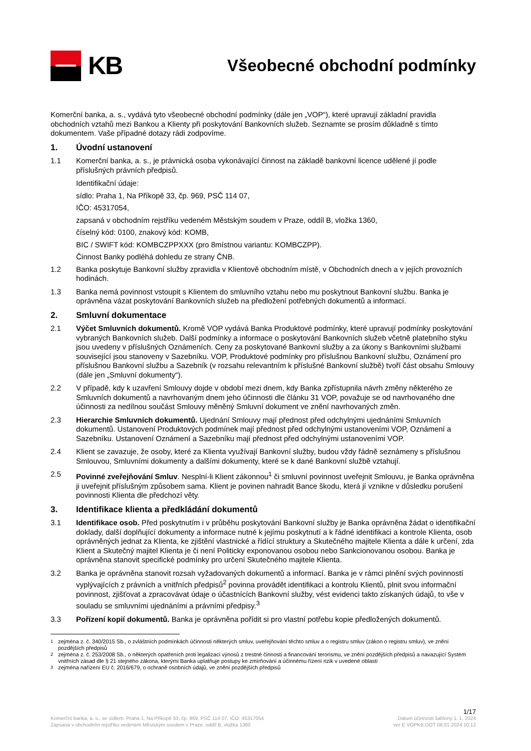KB
Všeobecné obchodní podmínky
Komerční banka, a. s., vydává tyto všeobecné obchodní podmínky (dále jen „VOP“), které upravují základní pravidla obchodních vztahů mezi Bankou a Klienty při poskytování Bankovních služeb. Seznamte se prosím důkladně s tímto dokumentem. Vaše případné dotazy rádi zodpovíme.
1. Úvodní ustanovení
1.1 Komerční banka, a. s., je právnická osoba vykonávající činnost na základě bankovní licence udělené jí podle příslušných právních předpisů.
Identifikační údaje:
sídlo: Praha 1, Na Příkopě 33, čp. 969, PSČ 114 07,
IČO: 45317054,
zapsaná v obchodním rejstříku vedeném Městským soudem v Praze, oddíl B, vložka 1360,
číselný kód: 0100, znakový kód: KOMB,
BIC / SWIFT kód: KOMBCZPPXXX (pro 8místnou variantu: KOMBCZPP).
Činnost Banky podléhá dohledu ze strany ČNB.
1.2 Banka poskytuje Bankovní služby zpravidla v Klientově obchodním místě, v Obchodních dnech a v jejích provozních hodinách.
1.3 Banka nemá povinnost vstoupit s Klientem do smluvního vztahu nebo mu poskytnout Bankovní službu. Banka je oprávněna vázat poskytování Bankovních služeb na předložení potřebných dokumentů a informací.
2. Smluvní dokumentace
2.1 Výčet Smluvních dokumentů. Kromě VOP vydává Banka Produktové podmínky, které upravují podmínky poskytování vybraných Bankovních služeb. Další podmínky a informace o poskytování Bankovních služeb včetně platebního styku jsou uvedeny v příslušných Oznámeních. Ceny za poskytované Bankovní služby a za úkony s Bankovními službami související jsou stanoveny v Sazebníku. VOP, Produktové podmínky pro příslušnou Bankovní službu, Oznámení pro příslušnou Bankovní službu a Sazebník (v rozsahu relevantním k příslušné Bankovní službě) tvoří část obsahu Smlouvy (dále jen „Smluvní dokumenty“).
2.2 V případě, kdy k uzavření Smlouvy dojde v období mezi dnem, kdy Banka zpřístupnila návrh změny některého ze Smluvních dokumentů a navrhovaným dnem jeho účinnosti dle článku 31 VOP, považuje se od navrhovaného dne účinnosti za nedílnou součást Smlouvy měněný Smluvní dokument ve znění navrhovaných změn.
2.3 Hierarchie Smluvních dokumentů. Ujednání Smlouvy mají přednost před odchylnými ujednáními Smluvních dokumentů. Ustanovení Produktových podmínek mají přednost před odchylnými ustanoveními VOP, Oznámení a Sazebníku. Ustanovení Oznámení a Sazebníku mají přednost před odchylnými ustanoveními VOP.
2.4 Klient se zavazuje, že osoby, které za Klienta využívají Bankovní služby, budou vždy řádně seznámeny s příslušnou Smlouvou, Smluvními dokumenty a dalšími dokumenty, které se k dané Bankovní službě vztahují.
2.5 Povinné zveřejňování Smluv. Nesplní-li Klient zákonnou<sup>1</sup> či smluvní povinnost uveřejnit Smlouvu, je Banka oprávněna ji uveřejnit příslušným způsobem sama. Klient je povinen nahradit Bance škodu, která jí vznikne v důsledku porušení povinnosti Klienta dle předchozí věty.
3. Identifikace klienta a předkládání dokumentů
3.1 Identifikace osob. Před poskytnutím i v průběhu poskytování Bankovní služby je Banka oprávněna žádat o identifikační doklady, další doplňující dokumenty a informace nutné k jejímu poskytnutí a k řádné identifikaci a kontrole Klienta, osob oprávněných jednat za Klienta, ke zjištění vlastnické a řídící struktury a Skutečného majitele Klienta a dále k určení, zda Klient a Skutečný majitel Klienta je či není Politicky exponovanou osobou nebo Sankcionovanou osobou. Banka je oprávněna stanovit specifické podmínky pro určení Skutečného majitele Klienta.
3.2 Banka je oprávněna stanovit rozsah vyžadovaných dokumentů a informací. Banka je v rámci plnění svých povinností vyplývajících z právních a vnitřních předpisů<sup>2</sup> povinna provádět identifikaci a kontrolu Klientů, plnit svou informační povinnost, zjišťovat a zpracovávat údaje o účastnících Bankovní služby, vést evidenci takto získaných údajů, to vše v souladu se smluvními ujednáními a právními předpisy.<sup>3</sup>
3.3 Pořízení kopií dokumentů. Banka je oprávněna pořídit si pro vlastní potřebu kopie předložených dokumentů.
<sup>1</sup> zejména z. č. 340/2015 Sb., o zvláštních podmínkách účinnosti některých smluv, uveřejňování těchto smluv a o registru smluv (zákon o registru smluv), ve znění pozdějších předpisů
<sup>2</sup> zejména z. č. 253/2008 Sb., o některých opatřeních proti legalizaci výnosů z trestné činnosti a financování terorismu, ve znění pozdějších předpisů a navazující Systém vnitřních zásad dle § 21 stejného zákona, kterými Banka uplatňuje postupy ke zmírňování a účinnému řízení rizik v uvedené oblasti
<sup>3</sup> zejména nařízení EU č. 2016/679, o ochraně osobních údajů, ve znění pozdějších předpisů
1/17
Komerční banka, a. s., se sídlem: Praha 1, Na Příkopě 33, čp. 969, PSČ 114 07, IČO: 45317054
Zapsaná v obchodním rejstříku vedeném Městským soudem v Praze, oddíl B, vložka 1360 Datum účinnosti šablony 1. 1. 2024
ver E VOPKB.DOT 08.01.2024 10:12